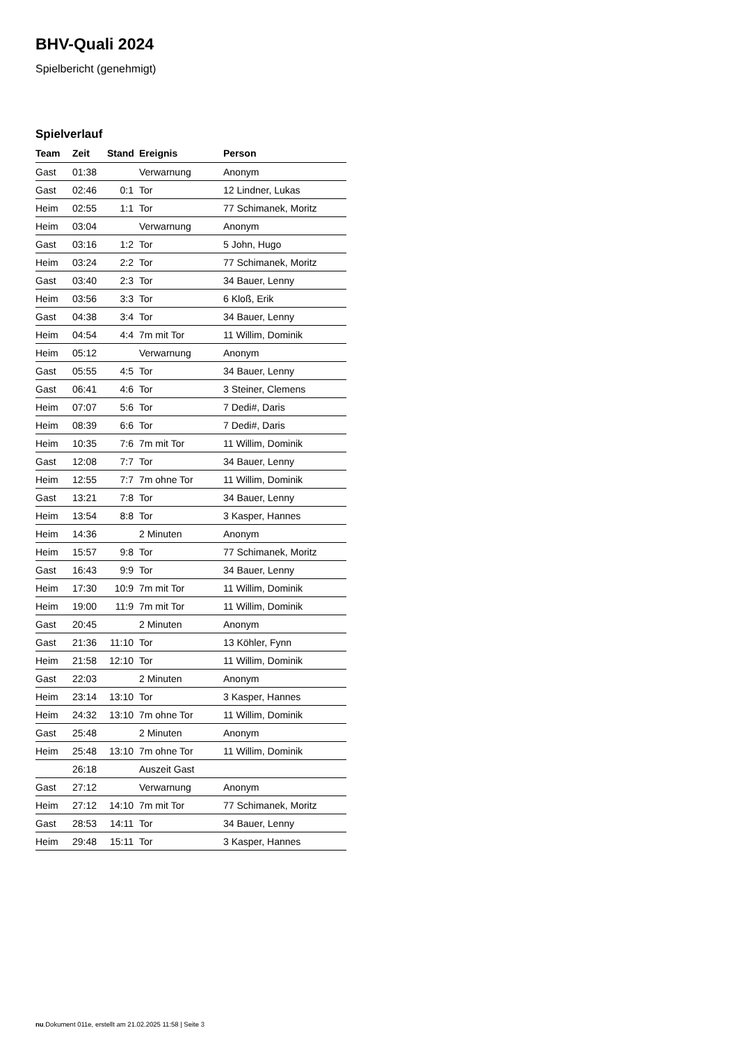BHV-Quali 2024
Spielbericht (genehmigt)
Spielverlauf
| Team | Zeit | Stand | Ereignis | Person |
| --- | --- | --- | --- | --- |
| Gast | 01:38 | | Verwarnung | Anonym |
| Gast | 02:46 | 0:1 | Tor | 12 Lindner, Lukas |
| Heim | 02:55 | 1:1 | Tor | 77 Schimanek, Moritz |
| Heim | 03:04 | | Verwarnung | Anonym |
| Gast | 03:16 | 1:2 | Tor | 5 John, Hugo |
| Heim | 03:24 | 2:2 | Tor | 77 Schimanek, Moritz |
| Gast | 03:40 | 2:3 | Tor | 34 Bauer, Lenny |
| Heim | 03:56 | 3:3 | Tor | 6 Kloß, Erik |
| Gast | 04:38 | 3:4 | Tor | 34 Bauer, Lenny |
| Heim | 04:54 | 4:4 | 7m mit Tor | 11 Willim, Dominik |
| Heim | 05:12 | | Verwarnung | Anonym |
| Gast | 05:55 | 4:5 | Tor | 34 Bauer, Lenny |
| Gast | 06:41 | 4:6 | Tor | 3 Steiner, Clemens |
| Heim | 07:07 | 5:6 | Tor | 7 Dedi#, Daris |
| Heim | 08:39 | 6:6 | Tor | 7 Dedi#, Daris |
| Heim | 10:35 | 7:6 | 7m mit Tor | 11 Willim, Dominik |
| Gast | 12:08 | 7:7 | Tor | 34 Bauer, Lenny |
| Heim | 12:55 | 7:7 | 7m ohne Tor | 11 Willim, Dominik |
| Gast | 13:21 | 7:8 | Tor | 34 Bauer, Lenny |
| Heim | 13:54 | 8:8 | Tor | 3 Kasper, Hannes |
| Heim | 14:36 | | 2 Minuten | Anonym |
| Heim | 15:57 | 9:8 | Tor | 77 Schimanek, Moritz |
| Gast | 16:43 | 9:9 | Tor | 34 Bauer, Lenny |
| Heim | 17:30 | 10:9 | 7m mit Tor | 11 Willim, Dominik |
| Heim | 19:00 | 11:9 | 7m mit Tor | 11 Willim, Dominik |
| Gast | 20:45 | | 2 Minuten | Anonym |
| Gast | 21:36 | 11:10 | Tor | 13 Köhler, Fynn |
| Heim | 21:58 | 12:10 | Tor | 11 Willim, Dominik |
| Gast | 22:03 | | 2 Minuten | Anonym |
| Heim | 23:14 | 13:10 | Tor | 3 Kasper, Hannes |
| Heim | 24:32 | 13:10 | 7m ohne Tor | 11 Willim, Dominik |
| Gast | 25:48 | | 2 Minuten | Anonym |
| Heim | 25:48 | 13:10 | 7m ohne Tor | 11 Willim, Dominik |
| | 26:18 | | Auszeit Gast | |
| Gast | 27:12 | | Verwarnung | Anonym |
| Heim | 27:12 | 14:10 | 7m mit Tor | 77 Schimanek, Moritz |
| Gast | 28:53 | 14:11 | Tor | 34 Bauer, Lenny |
| Heim | 29:48 | 15:11 | Tor | 3 Kasper, Hannes |
nu.Dokument 011e, erstellt am 21.02.2025 11:58 | Seite 3